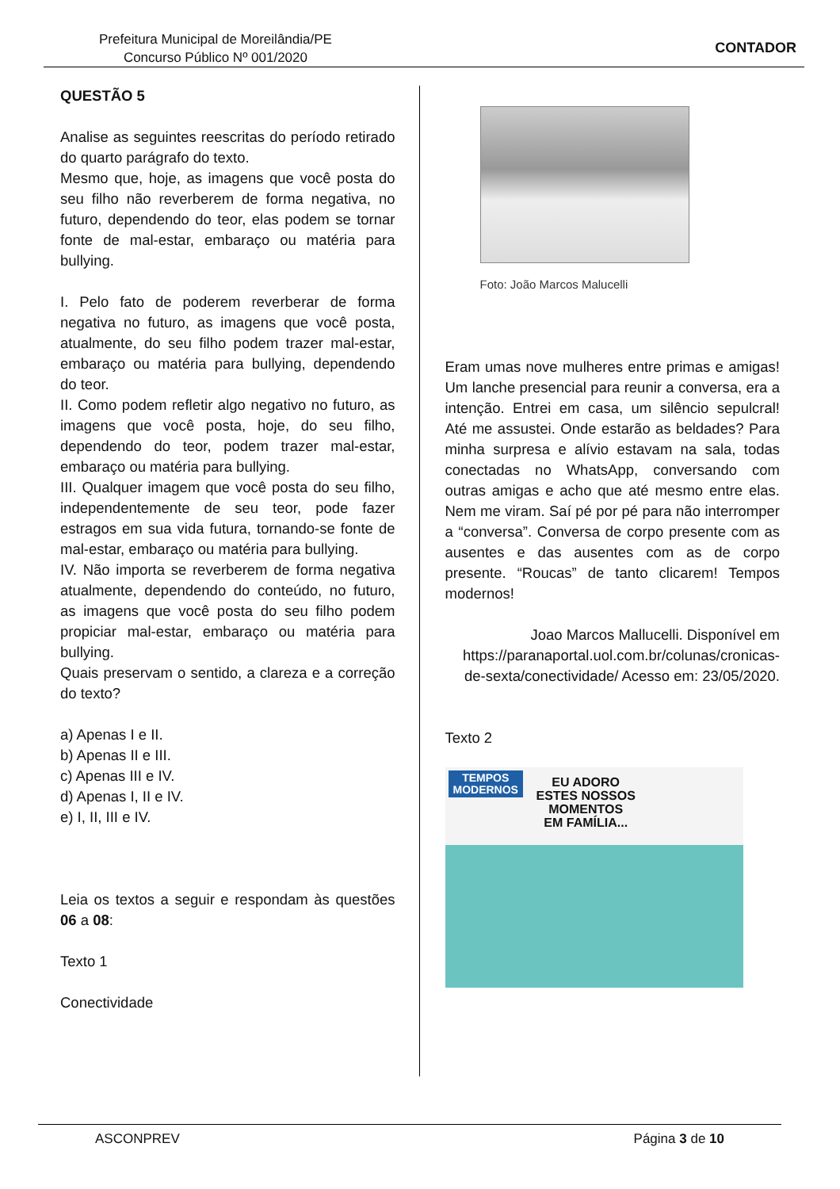Prefeitura Municipal de Moreilândia/PE
Concurso Público Nº 001/2020
CONTADOR
QUESTÃO 5
Analise as seguintes reescritas do período retirado do quarto parágrafo do texto.
Mesmo que, hoje, as imagens que você posta do seu filho não reverberem de forma negativa, no futuro, dependendo do teor, elas podem se tornar fonte de mal-estar, embaraço ou matéria para bullying.
I. Pelo fato de poderem reverberar de forma negativa no futuro, as imagens que você posta, atualmente, do seu filho podem trazer mal-estar, embaraço ou matéria para bullying, dependendo do teor.
II. Como podem refletir algo negativo no futuro, as imagens que você posta, hoje, do seu filho, dependendo do teor, podem trazer mal-estar, embaraço ou matéria para bullying.
III. Qualquer imagem que você posta do seu filho, independentemente de seu teor, pode fazer estragos em sua vida futura, tornando-se fonte de mal-estar, embaraço ou matéria para bullying.
IV. Não importa se reverberem de forma negativa atualmente, dependendo do conteúdo, no futuro, as imagens que você posta do seu filho podem propiciar mal-estar, embaraço ou matéria para bullying.
Quais preservam o sentido, a clareza e a correção do texto?
a) Apenas I e II.
b) Apenas II e III.
c) Apenas III e IV.
d) Apenas I, II e IV.
e) I, II, III e IV.
Leia os textos a seguir e respondam às questões 06 a 08:
Texto 1
Conectividade
Foto: João Marcos Malucelli
Eram umas nove mulheres entre primas e amigas! Um lanche presencial para reunir a conversa, era a intenção. Entrei em casa, um silêncio sepulcral! Até me assustei. Onde estarão as beldades? Para minha surpresa e alívio estavam na sala, todas conectadas no WhatsApp, conversando com outras amigas e acho que até mesmo entre elas. Nem me viram. Saí pé por pé para não interromper a “conversa”. Conversa de corpo presente com as ausentes e das ausentes com as de corpo presente. “Roucas” de tanto clicarem! Tempos modernos!
Joao Marcos Mallucelli. Disponível em https://paranaportal.uol.com.br/colunas/cronicas-de-sexta/conectividade/ Acesso em: 23/05/2020.
Texto 2
TEMPOS
MODERNOS
EU ADORO
ESTES NOSSOS
MOMENTOS
EM FAMÍLIA...
ASCONPREV Página 3 de 10